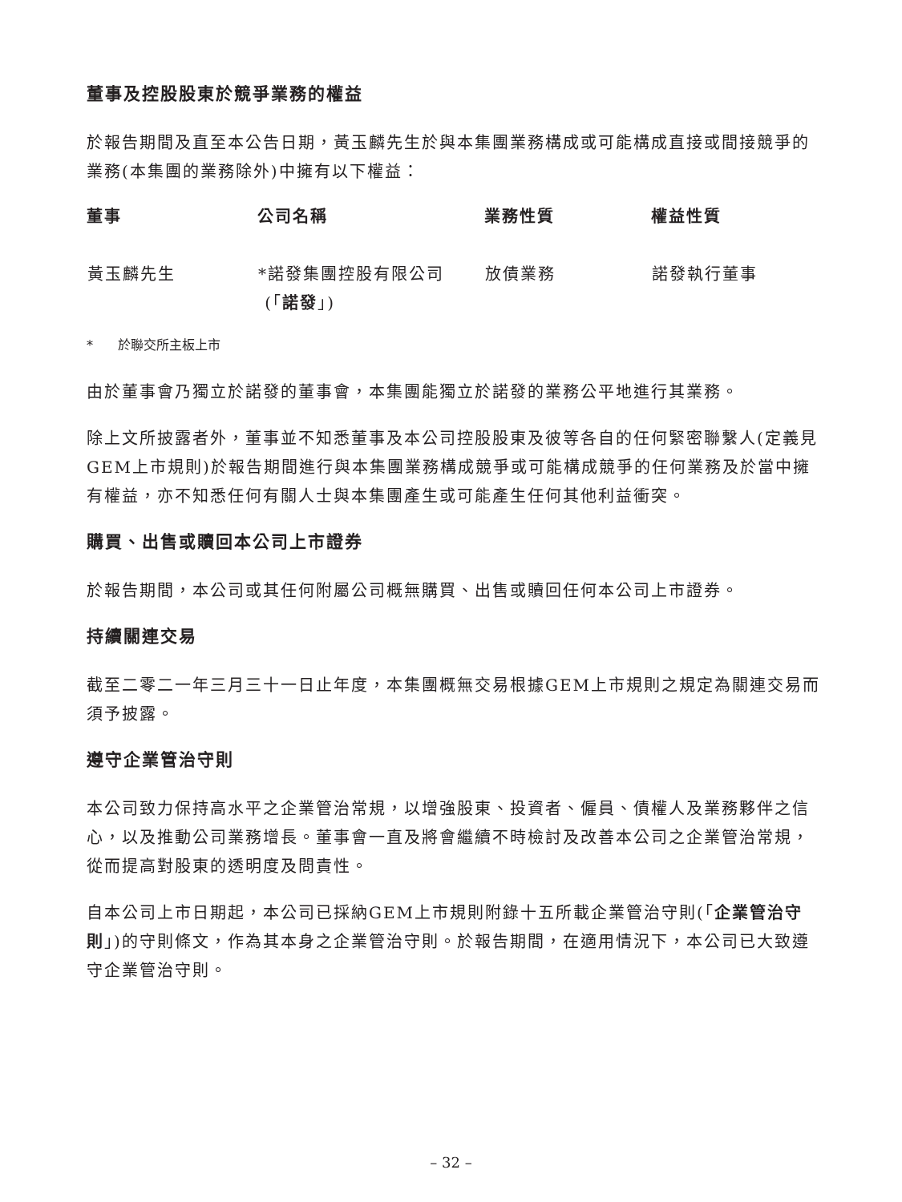董事及控股股東於競爭業務的權益
於報告期間及直至本公告日期，黃玉麟先生於與本集團業務構成或可能構成直接或間接競爭的業務(本集團的業務除外)中擁有以下權益：
| 董事 | 公司名稱 | 業務性質 | 權益性質 |
| --- | --- | --- | --- |
| 黃玉麟先生 | *諾發集團控股有限公司 (「 諾發 」) | 放債業務 | 諾發執行董事 |
* 於聯交所主板上市
由於董事會乃獨立於諾發的董事會，本集團能獨立於諾發的業務公平地進行其業務。
除上文所披露者外，董事並不知悉董事及本公司控股股東及彼等各自的任何緊密聯繫人(定義見GEM上市規則)於報告期間進行與本集團業務構成競爭或可能構成競爭的任何業務及於當中擁有權益，亦不知悉任何有關人士與本集團產生或可能產生任何其他利益衝突。
購買、出售或贖回本公司上市證券
於報告期間，本公司或其任何附屬公司概無購買、出售或贖回任何本公司上市證券。
持續關連交易
截至二零二一年三月三十一日止年度，本集團概無交易根據GEM上市規則之規定為關連交易而須予披露。
遵守企業管治守則
本公司致力保持高水平之企業管治常規，以增強股東、投資者、僱員、債權人及業務夥伴之信心，以及推動公司業務增長。董事會一直及將會繼續不時檢討及改善本公司之企業管治常規，從而提高對股東的透明度及問責性。
自本公司上市日期起，本公司已採納GEM上市規則附錄十五所載企業管治守則(「企業管治守則」)的守則條文，作為其本身之企業管治守則。於報告期間，在適用情況下，本公司已大致遵守企業管治守則。
– 32 –